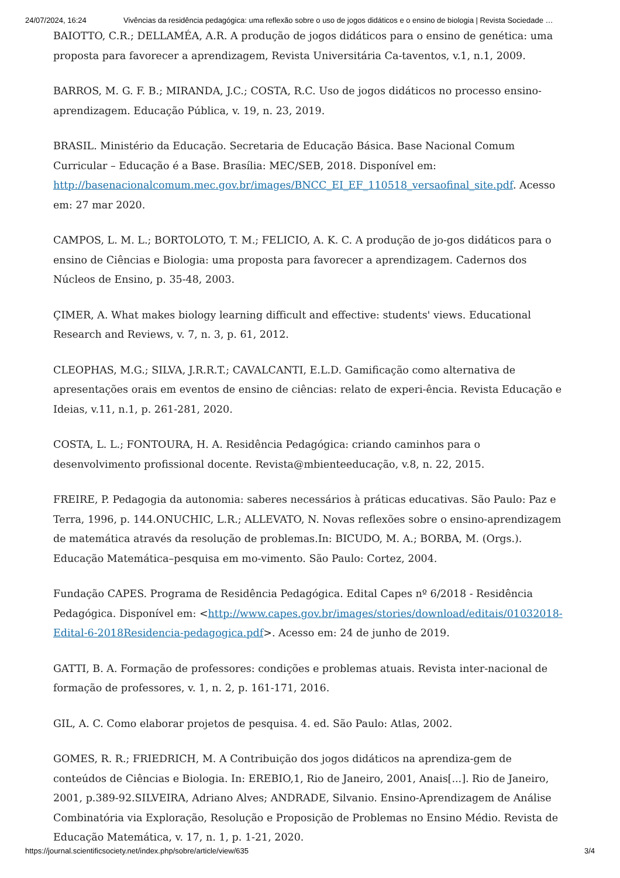24/07/2024, 16:24 Vivências da residência pedagógica: uma reflexão sobre o uso de jogos didáticos e o ensino de biologia | Revista Sociedade …
BAIOTTO, C.R.; DELLAMÉA, A.R. A produção de jogos didáticos para o ensino de genética: uma proposta para favorecer a aprendizagem, Revista Universitária Ca-taventos, v.1, n.1, 2009.
BARROS, M. G. F. B.; MIRANDA, J.C.; COSTA, R.C. Uso de jogos didáticos no processo ensino-aprendizagem. Educação Pública, v. 19, n. 23, 2019.
BRASIL. Ministério da Educação. Secretaria de Educação Básica. Base Nacional Comum Curricular – Educação é a Base. Brasília: MEC/SEB, 2018. Disponível em: http://basenacionalcomum.mec.gov.br/images/BNCC_EI_EF_110518_versaofinal_site.pdf. Acesso em: 27 mar 2020.
CAMPOS, L. M. L.; BORTOLOTO, T. M.; FELICIO, A. K. C. A produção de jo-gos didáticos para o ensino de Ciências e Biologia: uma proposta para favorecer a aprendizagem. Cadernos dos Núcleos de Ensino, p. 35-48, 2003.
ÇIMER, A. What makes biology learning difficult and effective: students' views. Educational Research and Reviews, v. 7, n. 3, p. 61, 2012.
CLEOPHAS, M.G.; SILVA, J.R.R.T.; CAVALCANTI, E.L.D. Gamificação como alternativa de apresentações orais em eventos de ensino de ciências: relato de experi-ência. Revista Educação e Ideias, v.11, n.1, p. 261-281, 2020.
COSTA, L. L.; FONTOURA, H. A. Residência Pedagógica: criando caminhos para o desenvolvimento profissional docente. Revista@mbienteeducação, v.8, n. 22, 2015.
FREIRE, P. Pedagogia da autonomia: saberes necessários à práticas educativas. São Paulo: Paz e Terra, 1996, p. 144.ONUCHIC, L.R.; ALLEVATO, N. Novas reflexões sobre o ensino-aprendizagem de matemática através da resolução de problemas.In: BICUDO, M. A.; BORBA, M. (Orgs.). Educação Matemática–pesquisa em mo-vimento. São Paulo: Cortez, 2004.
Fundação CAPES. Programa de Residência Pedagógica. Edital Capes nº 6/2018 - Residência Pedagógica. Disponível em: <http://www.capes.gov.br/images/stories/download/editais/01032018-Edital-6-2018Residencia-pedagogica.pdf>. Acesso em: 24 de junho de 2019.
GATTI, B. A. Formação de professores: condições e problemas atuais. Revista inter-nacional de formação de professores, v. 1, n. 2, p. 161-171, 2016.
GIL, A. C. Como elaborar projetos de pesquisa. 4. ed. São Paulo: Atlas, 2002.
GOMES, R. R.; FRIEDRICH, M. A Contribuição dos jogos didáticos na aprendiza-gem de conteúdos de Ciências e Biologia. In: EREBIO,1, Rio de Janeiro, 2001, Anais[...]. Rio de Janeiro, 2001, p.389-92.SILVEIRA, Adriano Alves; ANDRADE, Silvanio. Ensino-Aprendizagem de Análise Combinatória via Exploração, Resolução e Proposição de Problemas no Ensino Médio. Revista de Educação Matemática, v. 17, n. 1, p. 1-21, 2020.
https://journal.scientificsociety.net/index.php/sobre/article/view/635 3/4